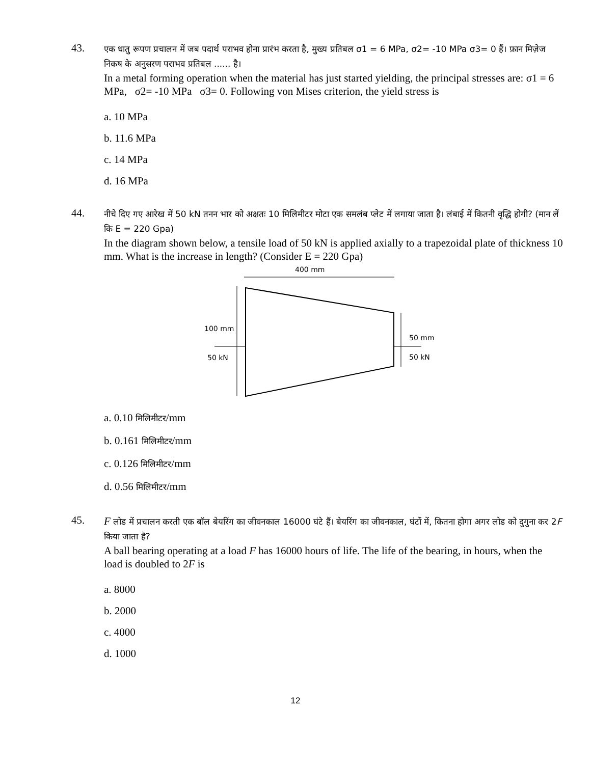43.
एक धातु रूपण प्रचालन में जब पदार्थ पराभव होना प्रारंभ करता है, मुख्य प्रतिबल σ1 = 6 MPa, σ2= -10 MPa σ3= 0 हैं। फ़ान मिज़ेज निकष के अनुसरण पराभव प्रतिबल ...... है।
In a metal forming operation when the material has just started yielding, the principal stresses are: σ1 = 6 MPa, σ2= -10 MPa σ3= 0. Following von Mises criterion, the yield stress is
a. 10 MPa
b. 11.6 MPa
c. 14 MPa
d. 16 MPa
44.
नीचे दिए गए आरेख में 50 kN तनन भार को अक्षतः 10 मिलिमीटर मोटा एक समलंब प्लेट में लगाया जाता है। लंबाई में कितनी वृद्धि होगी? (मान लें कि E = 220 Gpa)
In the diagram shown below, a tensile load of 50 kN is applied axially to a trapezoidal plate of thickness 10 mm. What is the increase in length? (Consider E = 220 Gpa)
400 mm
100 mm
50 kN
50 mm
50 kN
a. 0.10 मिलिमीटर/mm
b. 0.161 मिलिमीटर/mm
c. 0.126 मिलिमीटर/mm
d. 0.56 मिलिमीटर/mm
45.
F लोड में प्रचालन करती एक बॉल बेयरिंग का जीवनकाल 16000 घंटे हैं। बेयरिंग का जीवनकाल, घंटों में, कितना होगा अगर लोड को दुगुना कर 2F किया जाता है?
A ball bearing operating at a load F has 16000 hours of life. The life of the bearing, in hours, when the load is doubled to 2F is
a. 8000
b. 2000
c. 4000
d. 1000
12